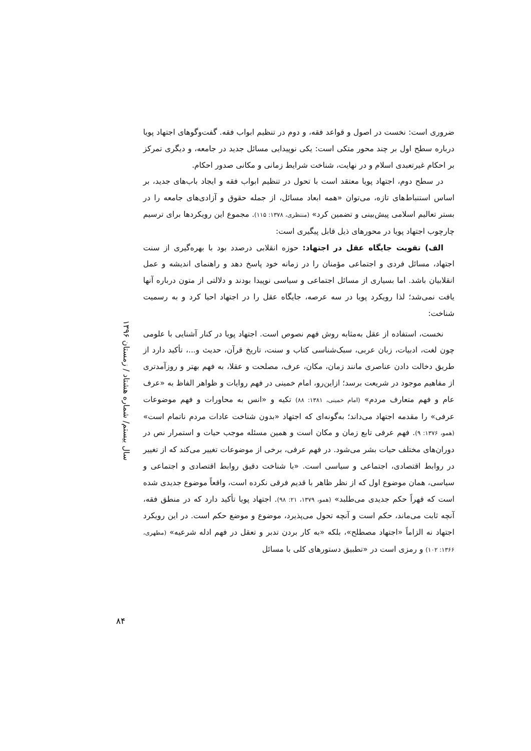سال بیستم/ شماره هشتاد / زمستان ۱۳۹۶
ضروری است: نخست در اصول و قواعد فقه، و دوم در تنظیم ابواب فقه. گفت‌وگوهای اجتهاد پویا درباره سطح اول بر چند محور متکی است: یکی نوپیدایی مسائل جدید در جامعه، و دیگری تمرکز بر احکام غیرتعبدی اسلام و در نهایت، شناخت شرایط زمانی و مکانی صدور احکام.
در سطح دوم، اجتهاد پویا معتقد است با تحول در تنظیم ابواب فقه و ایجاد باب‌های جدید، بر اساس استنباط‌های تازه، می‌توان «همه ابعاد مسائل، از جمله حقوق و آزادی‌های جامعه را در بستر تعالیم اسلامی پیش‌بینی و تضمین کرد» (منتظری، ۱۳۷۸: ۱۱۵). مجموع این رویکردها برای ترسیم چارچوب اجتهاد پویا در محورهای ذیل قابل پیگیری است:
الف) تقویت جایگاه عقل در اجتهاد: حوزه انقلابی درصدد بود با بهره‌گیری از سنت اجتهاد، مسائل فردی و اجتماعی مؤمنان را در زمانه خود پاسخ دهد و راهنمای اندیشه و عمل انقلابیان باشد. اما بسیاری از مسائل اجتماعی و سیاسی نوپیدا بودند و دلالتی از متون درباره آنها یافت نمی‌شد؛ لذا رویکرد پویا در سه عرصه، جایگاه عقل را در اجتهاد احیا کرد و به رسمیت شناخت:
نخست، استفاده از عقل به‌مثابه روش فهم نصوص است. اجتهاد پویا در کنار آشنایی با علومی چون لغت، ادبیات، زبان عربی، سبک‌شناسی کتاب و سنت، تاریخ قرآن، حدیث و...، تأکید دارد از طریق دخالت دادن عناصری مانند زمان، مکان، عرف، مصلحت و عقلا، به فهم بهتر و روزآمدتری از مفاهیم موجود در شریعت برسد؛ ازاین‌رو، امام خمینی در فهم روایات و ظواهر الفاظ به «عرف عام و فهم متعارف مردم» (امام خمینی، ۱۳۸۱: ۸۸) تکیه و «انس به محاورات و فهم موضوعات عرفی» را مقدمه اجتهاد می‌داند؛ به‌گونه‌ای که اجتهاد «بدون شناخت عادات مردم ناتمام است» (همو، ۱۳۷۶: ۹). فهم عرفی تابع زمان و مکان است و همین مسئله موجب حیات و استمرار نص در دوران‌های مختلف حیات بشر می‌شود. در فهم عرفی، برخی از موضوعات تغییر می‌کند که از تغییر در روابط اقتصادی، اجتماعی و سیاسی است. «با شناخت دقیق روابط اقتصادی و اجتماعی و سیاسی، همان موضوع اول که از نظر ظاهر با قدیم فرقی نکرده است، واقعاً موضوع جدیدی شده است که قهراً حکم جدیدی می‌طلبد» (همو، ۱۳۷۹، ۲۱: ۹۸). اجتهاد پویا تأکید دارد که در منطق فقه، آنچه ثابت می‌ماند، حکم است و آنچه تحول می‌پذیرد، موضوع و موضع حکم است. در این رویکرد اجتهاد نه الزاماً «اجتهاد مصطلح»، بلکه «به کار بردن تدبر و تعقل در فهم ادله شرعیه» (مطهری، ۱۳۶۶: ۱۰۲) و رمزی است در «تطبیق دستورهای کلی با مسائل
۸۴